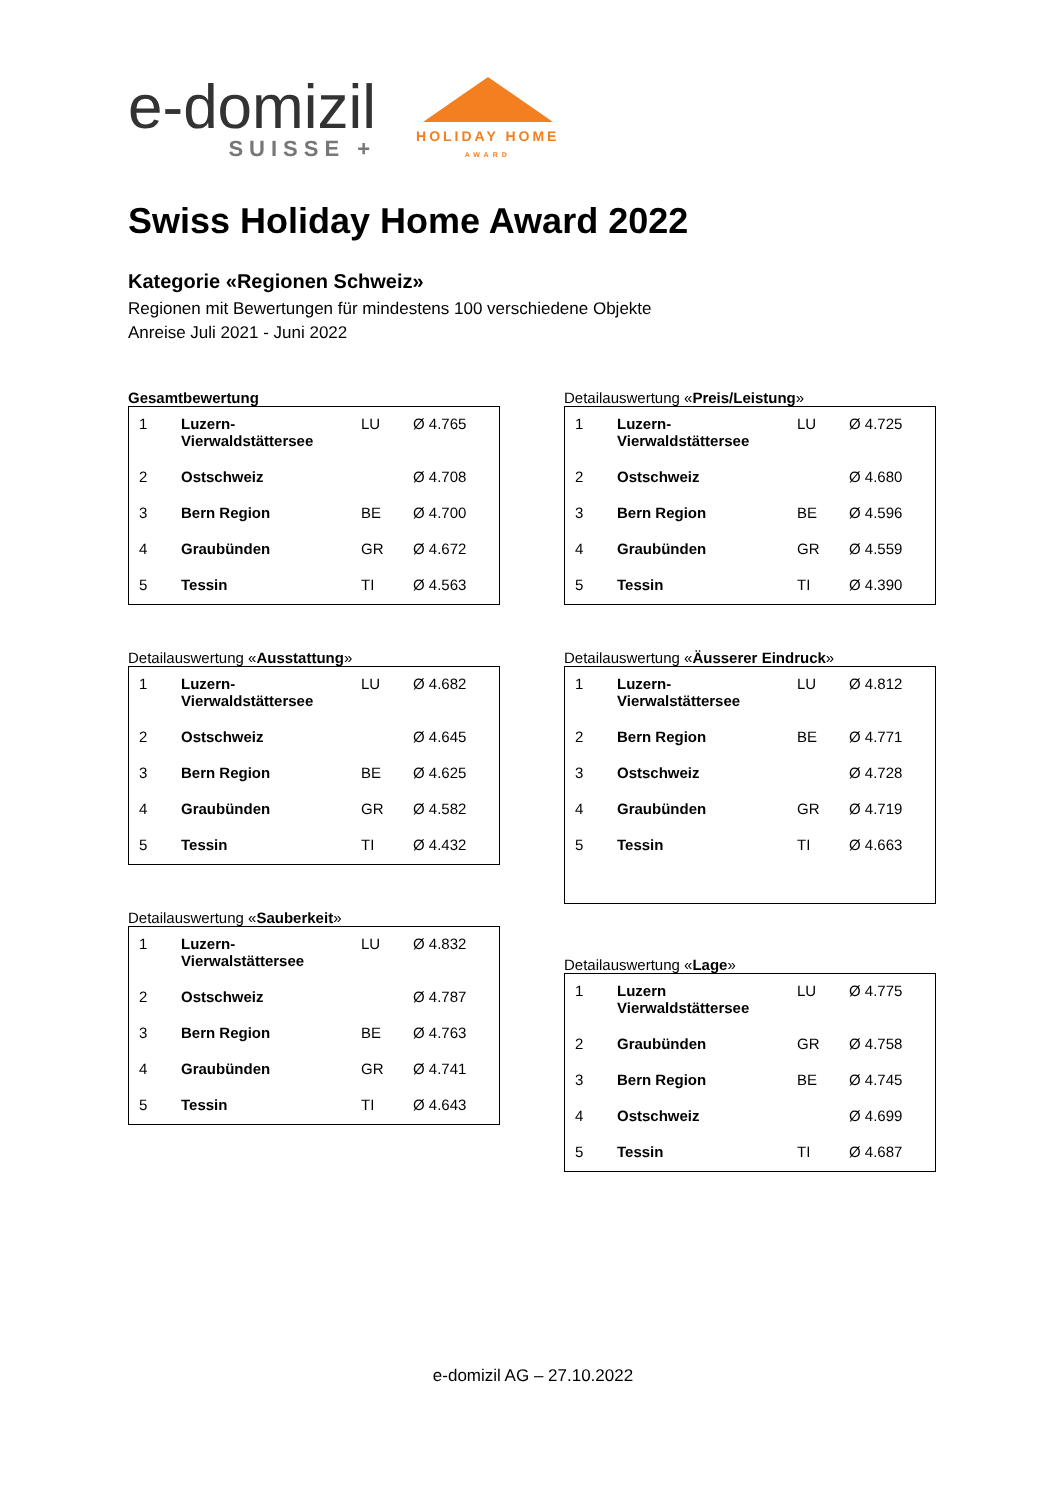e-domizil
SUISSE +
HOLIDAY HOME
AWARD
Swiss Holiday Home Award 2022
Kategorie «Regionen Schweiz»
Regionen mit Bewertungen für mindestens 100 verschiedene Objekte
Anreise Juli 2021 - Juni 2022
Gesamtbewertung
| 1 | Luzern- Vierwaldstättersee | LU | Ø 4.765 |
| 2 | Ostschweiz | | Ø 4.708 |
| 3 | Bern Region | BE | Ø 4.700 |
| 4 | Graubünden | GR | Ø 4.672 |
| 5 | Tessin | TI | Ø 4.563 |
Detailauswertung «Ausstattung»
| 1 | Luzern- Vierwaldstättersee | LU | Ø 4.682 |
| 2 | Ostschweiz | | Ø 4.645 |
| 3 | Bern Region | BE | Ø 4.625 |
| 4 | Graubünden | GR | Ø 4.582 |
| 5 | Tessin | TI | Ø 4.432 |
Detailauswertung «Sauberkeit»
| 1 | Luzern- Vierwalstättersee | LU | Ø 4.832 |
| 2 | Ostschweiz | | Ø 4.787 |
| 3 | Bern Region | BE | Ø 4.763 |
| 4 | Graubünden | GR | Ø 4.741 |
| 5 | Tessin | TI | Ø 4.643 |
Detailauswertung «Preis/Leistung»
| 1 | Luzern- Vierwaldstättersee | LU | Ø 4.725 |
| 2 | Ostschweiz | | Ø 4.680 |
| 3 | Bern Region | BE | Ø 4.596 |
| 4 | Graubünden | GR | Ø 4.559 |
| 5 | Tessin | TI | Ø 4.390 |
Detailauswertung «Äusserer Eindruck»
| 1 | Luzern- Vierwalstättersee | LU | Ø 4.812 |
| 2 | Bern Region | BE | Ø 4.771 |
| 3 | Ostschweiz | | Ø 4.728 |
| 4 | Graubünden | GR | Ø 4.719 |
| 5 | Tessin | TI | Ø 4.663 |
Detailauswertung «Lage»
| 1 | Luzern Vierwaldstättersee | LU | Ø 4.775 |
| 2 | Graubünden | GR | Ø 4.758 |
| 3 | Bern Region | BE | Ø 4.745 |
| 4 | Ostschweiz | | Ø 4.699 |
| 5 | Tessin | TI | Ø 4.687 |
e-domizil AG – 27.10.2022